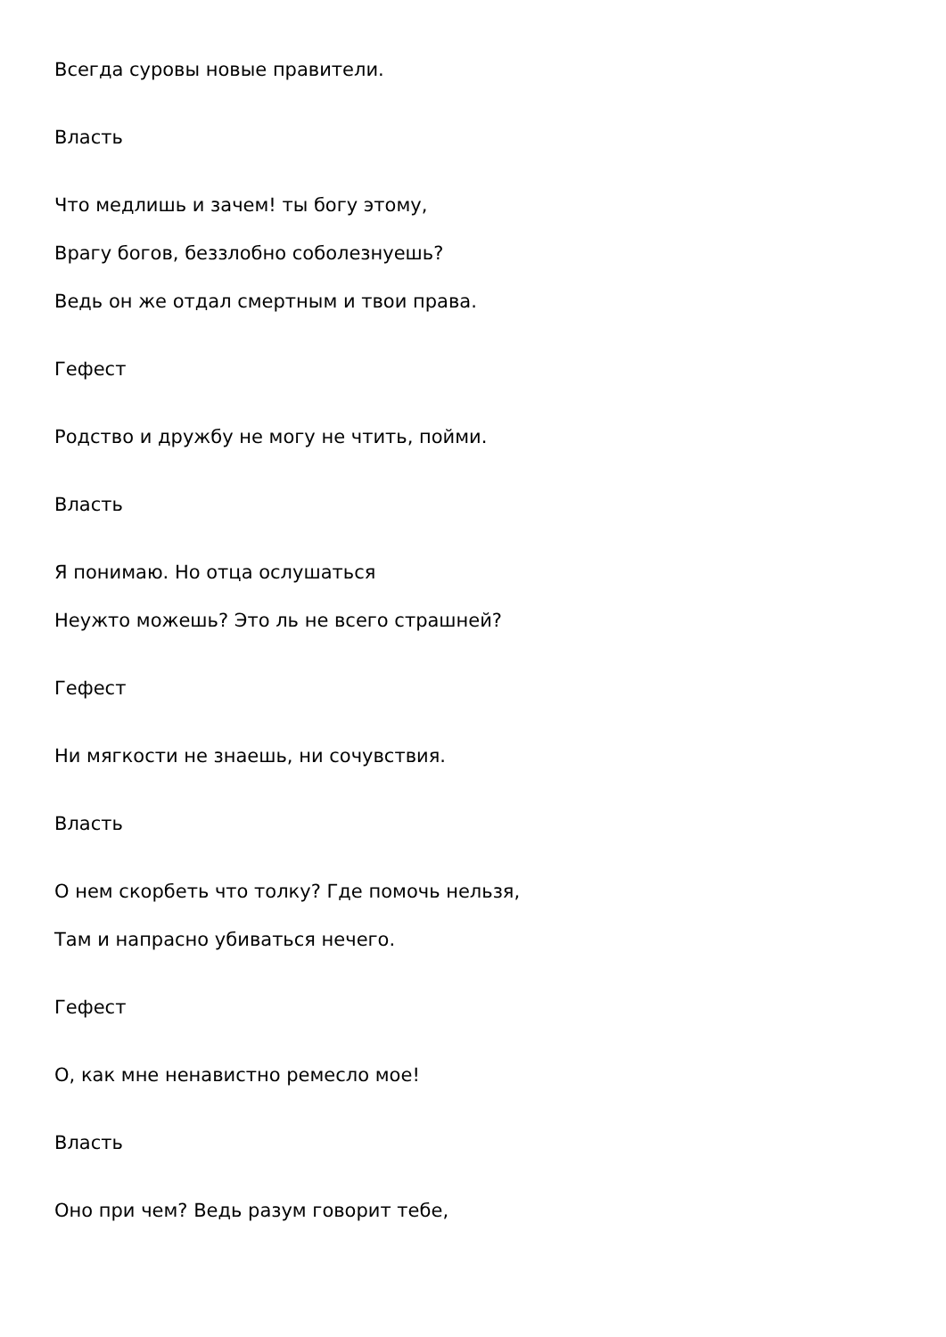Всегда суровы новые правители.
Власть
Что медлишь и зачем! ты богу этому,
Врагу богов, беззлобно соболезнуешь?
Ведь он же отдал смертным и твои права.
Гефест
Родство и дружбу не могу не чтить, пойми.
Власть
Я понимаю. Но отца ослушаться
Неужто можешь? Это ль не всего страшней?
Гефест
Ни мягкости не знаешь, ни сочувствия.
Власть
О нем скорбеть что толку? Где помочь нельзя,
Там и напрасно убиваться нечего.
Гефест
О, как мне ненавистно ремесло мое!
Власть
Оно при чем? Ведь разум говорит тебе,